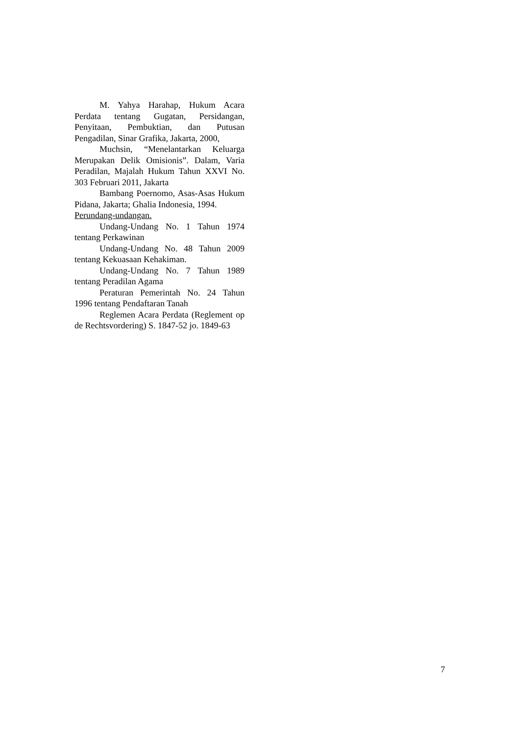M. Yahya Harahap, Hukum Acara Perdata tentang Gugatan, Persidangan, Penyitaan, Pembuktian, dan Putusan Pengadilan, Sinar Grafika, Jakarta, 2000,
Muchsin, “Menelantarkan Keluarga Merupakan Delik Omisionis”. Dalam, Varia Peradilan, Majalah Hukum Tahun XXVI No. 303 Februari 2011, Jakarta
Bambang Poernomo, Asas-Asas Hukum Pidana, Jakarta; Ghalia Indonesia, 1994.
Perundang-undangan.
Undang-Undang No. 1 Tahun 1974 tentang Perkawinan
Undang-Undang No. 48 Tahun 2009 tentang Kekuasaan Kehakiman.
Undang-Undang No. 7 Tahun 1989 tentang Peradilan Agama
Peraturan Pemerintah No. 24 Tahun 1996 tentang Pendaftaran Tanah
Reglemen Acara Perdata (Reglement op de Rechtsvordering) S. 1847-52 jo. 1849-63
7